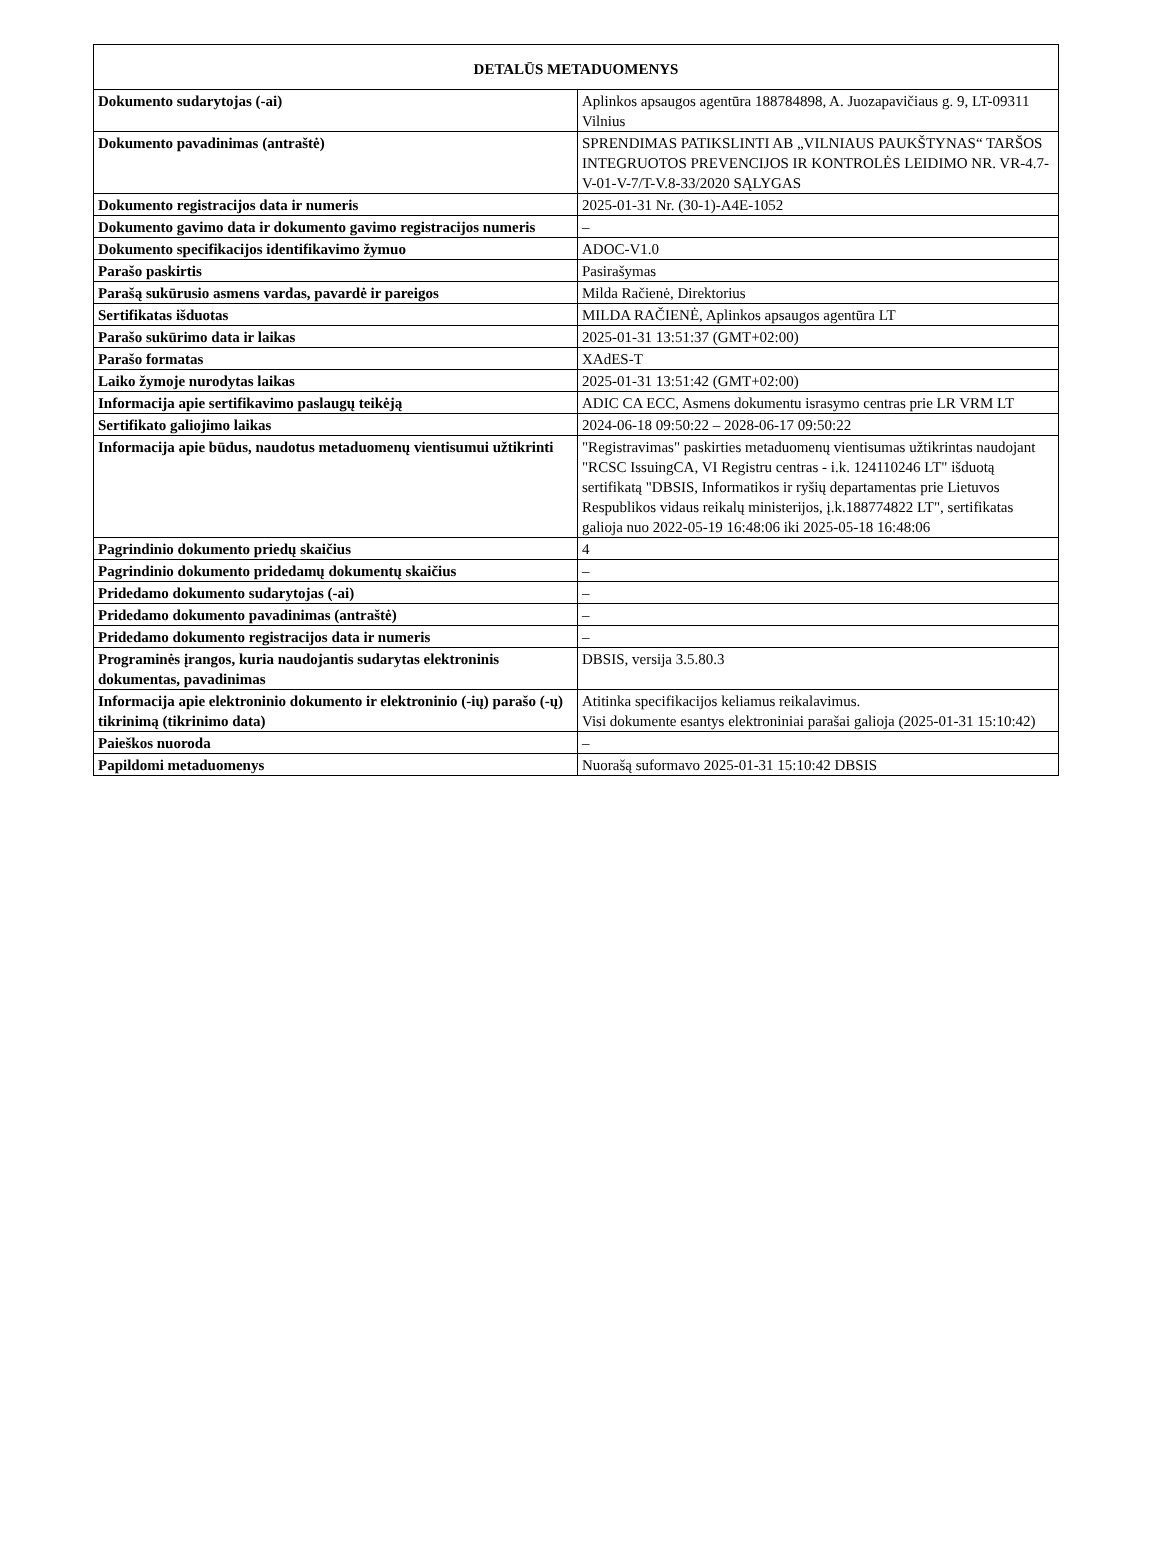| DETALŪS METADUOMENYS | |
| --- | --- |
| Dokumento sudarytojas (-ai) | Aplinkos apsaugos agentūra 188784898, A. Juozapavičiaus g. 9, LT-09311 Vilnius |
| Dokumento pavadinimas (antraštė) | SPRENDIMAS PATIKSLINTI AB „VILNIAUS PAUKŠTYNAS“ TARŠOS INTEGRUOTOS PREVENCIJOS IR KONTROLĖS LEIDIMO NR. VR-4.7-V-01-V-7/T-V.8-33/2020 SĄLYGAS |
| Dokumento registracijos data ir numeris | 2025-01-31 Nr. (30-1)-A4E-1052 |
| Dokumento gavimo data ir dokumento gavimo registracijos numeris | – |
| Dokumento specifikacijos identifikavimo žymuo | ADOC-V1.0 |
| Parašo paskirtis | Pasirašymas |
| Parašą sukūrusio asmens vardas, pavardė ir pareigos | Milda Račienė, Direktorius |
| Sertifikatas išduotas | MILDA RAČIENĖ, Aplinkos apsaugos agentūra LT |
| Parašo sukūrimo data ir laikas | 2025-01-31 13:51:37 (GMT+02:00) |
| Parašo formatas | XAdES-T |
| Laiko žymoje nurodytas laikas | 2025-01-31 13:51:42 (GMT+02:00) |
| Informacija apie sertifikavimo paslaugų teikėją | ADIC CA ECC, Asmens dokumentu israsymo centras prie LR VRM LT |
| Sertifikato galiojimo laikas | 2024-06-18 09:50:22 – 2028-06-17 09:50:22 |
| Informacija apie būdus, naudotus metaduomenų vientisumui užtikrinti | "Registravimas" paskirties metaduomenų vientisumas užtikrintas naudojant "RCSC IssuingCA, VI Registru centras - i.k. 124110246 LT" išduotą sertifikatą "DBSIS, Informatikos ir ryšių departamentas prie Lietuvos Respublikos vidaus reikalų ministerijos, į.k.188774822 LT", sertifikatas galioja nuo 2022-05-19 16:48:06 iki 2025-05-18 16:48:06 |
| Pagrindinio dokumento priedų skaičius | 4 |
| Pagrindinio dokumento pridedamų dokumentų skaičius | – |
| Pridedamo dokumento sudarytojas (-ai) | – |
| Pridedamo dokumento pavadinimas (antraštė) | – |
| Pridedamo dokumento registracijos data ir numeris | – |
| Programinės įrangos, kuria naudojantis sudarytas elektroninis dokumentas, pavadinimas | DBSIS, versija 3.5.80.3 |
| Informacija apie elektroninio dokumento ir elektroninio (-ių) parašo (-ų) tikrinimą (tikrinimo data) | Atitinka specifikacijos keliamus reikalavimus. Visi dokumente esantys elektroniniai parašai galioja (2025-01-31 15:10:42) |
| Paieškos nuoroda | – |
| Papildomi metaduomenys | Nuorašą suformavo 2025-01-31 15:10:42 DBSIS |